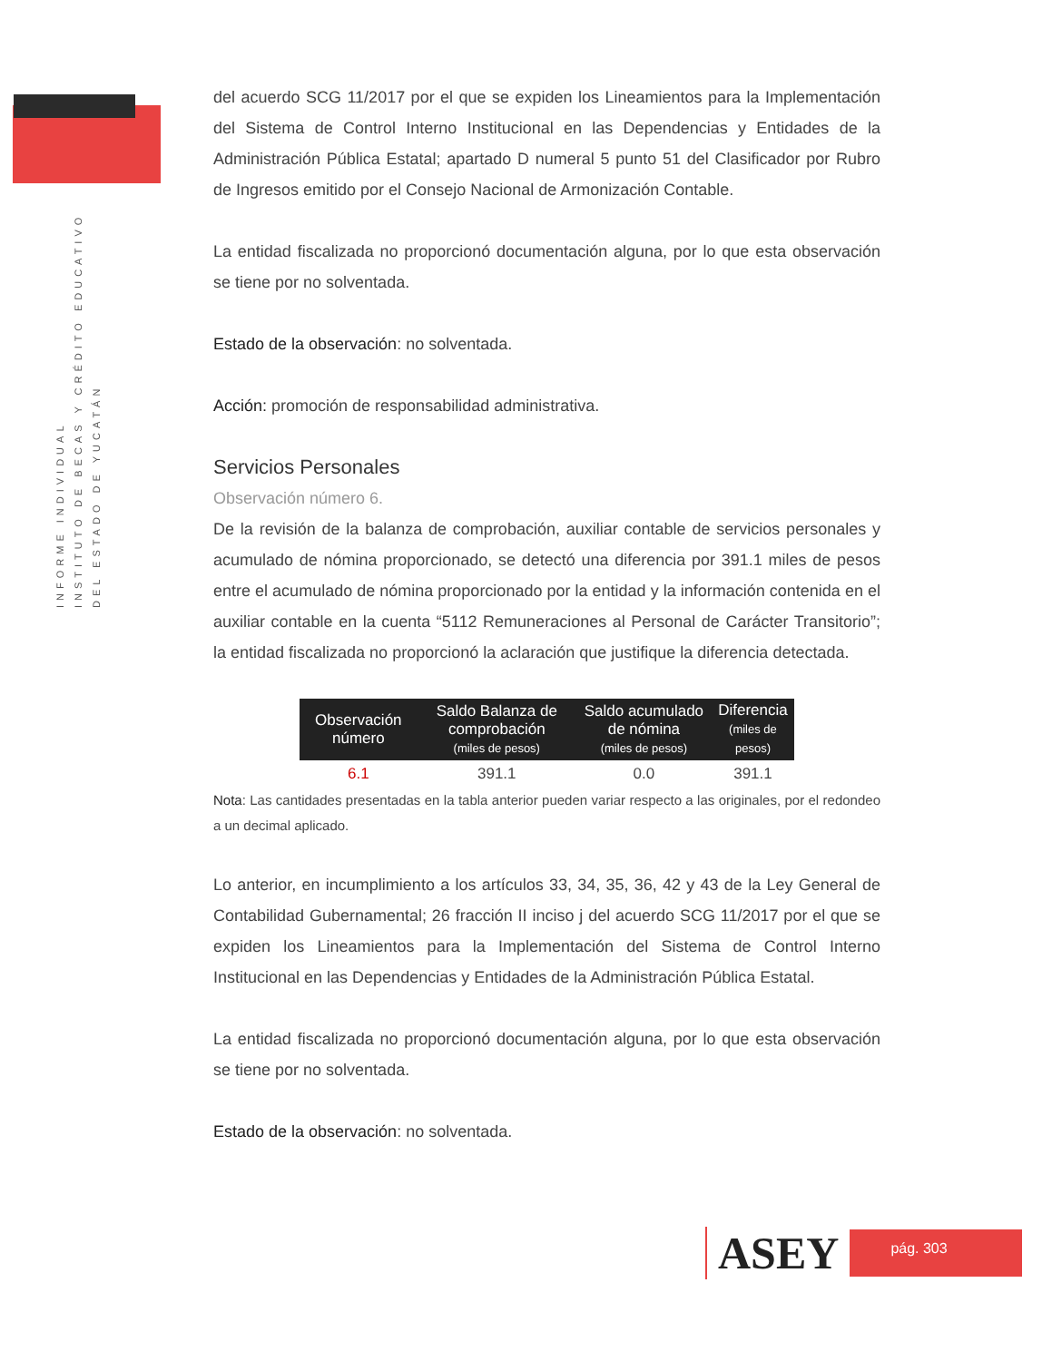INFORME INDIVIDUAL
INSTITUTO DE BECAS Y CRÉDITO EDUCATIVO
DEL ESTADO DE YUCATÁN
del acuerdo SCG 11/2017 por el que se expiden los Lineamientos para la Implementación del Sistema de Control Interno Institucional en las Dependencias y Entidades de la Administración Pública Estatal; apartado D numeral 5 punto 51 del Clasificador por Rubro de Ingresos emitido por el Consejo Nacional de Armonización Contable.
La entidad fiscalizada no proporcionó documentación alguna, por lo que esta observación se tiene por no solventada.
Estado de la observación: no solventada.
Acción: promoción de responsabilidad administrativa.
Servicios Personales
Observación número 6.
De la revisión de la balanza de comprobación, auxiliar contable de servicios personales y acumulado de nómina proporcionado, se detectó una diferencia por 391.1 miles de pesos entre el acumulado de nómina proporcionado por la entidad y la información contenida en el auxiliar contable en la cuenta “5112 Remuneraciones al Personal de Carácter Transitorio”; la entidad fiscalizada no proporcionó la aclaración que justifique la diferencia detectada.
| Observación número | Saldo Balanza de comprobación (miles de pesos) | Saldo acumulado de nómina (miles de pesos) | Diferencia (miles de pesos) |
| --- | --- | --- | --- |
| 6.1 | 391.1 | 0.0 | 391.1 |
Nota: Las cantidades presentadas en la tabla anterior pueden variar respecto a las originales, por el redondeo a un decimal aplicado.
Lo anterior, en incumplimiento a los artículos 33, 34, 35, 36, 42 y 43 de la Ley General de Contabilidad Gubernamental; 26 fracción II inciso j del acuerdo SCG 11/2017 por el que se expiden los Lineamientos para la Implementación del Sistema de Control Interno Institucional en las Dependencias y Entidades de la Administración Pública Estatal.
La entidad fiscalizada no proporcionó documentación alguna, por lo que esta observación se tiene por no solventada.
Estado de la observación: no solventada.
ASEY
pág. 303